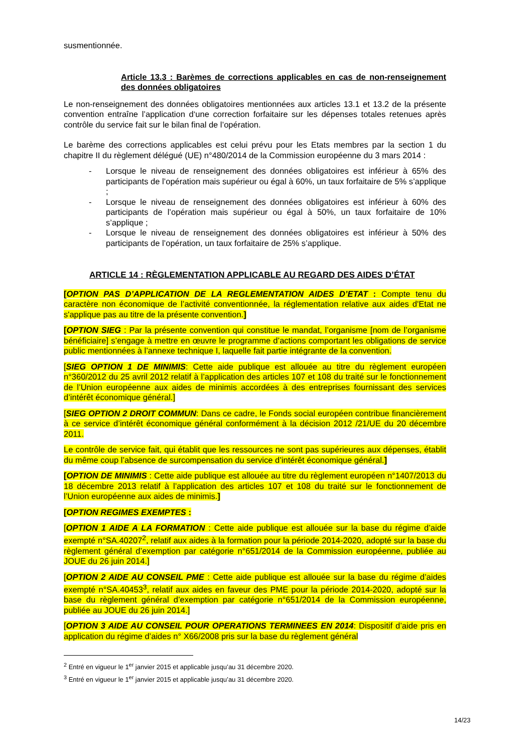susmentionnée.
Article 13.3 : Barèmes de corrections applicables en cas de non-renseignement des données obligatoires
Le non-renseignement des données obligatoires mentionnées aux articles 13.1 et 13.2 de la présente convention entraîne l’application d‘une correction forfaitaire sur les dépenses totales retenues après contrôle du service fait sur le bilan final de l’opération.
Le barème des corrections applicables est celui prévu pour les Etats membres par la section 1 du chapitre II du règlement délégué (UE) n°480/2014 de la Commission européenne du 3 mars 2014 :
- Lorsque le niveau de renseignement des données obligatoires est inférieur à 65% des participants de l’opération mais supérieur ou égal à 60%, un taux forfaitaire de 5% s’applique ;
- Lorsque le niveau de renseignement des données obligatoires est inférieur à 60% des participants de l’opération mais supérieur ou égal à 50%, un taux forfaitaire de 10% s’applique ;
- Lorsque le niveau de renseignement des données obligatoires est inférieur à 50% des participants de l’opération, un taux forfaitaire de 25% s’applique.
ARTICLE 14 : RÈGLEMENTATION APPLICABLE AU REGARD DES AIDES D’ÉTAT
[OPTION PAS D’APPLICATION DE LA REGLEMENTATION AIDES D’ETAT : Compte tenu du caractère non économique de l’activité conventionnée, la réglementation relative aux aides d'Etat ne s'applique pas au titre de la présente convention.]
[OPTION SIEG : Par la présente convention qui constitue le mandat, l’organisme [nom de l’organisme bénéficiaire] s’engage à mettre en œuvre le programme d’actions comportant les obligations de service public mentionnées à l’annexe technique I, laquelle fait partie intégrante de la convention.
[SIEG OPTION 1 DE MINIMIS: Cette aide publique est allouée au titre du règlement européen n°360/2012 du 25 avril 2012 relatif à l’application des articles 107 et 108 du traité sur le fonctionnement de l’Union européenne aux aides de minimis accordées à des entreprises fournissant des services d’intérêt économique général.]
[SIEG OPTION 2 DROIT COMMUN: Dans ce cadre, le Fonds social européen contribue financièrement à ce service d’intérêt économique général conformément à la décision 2012 /21/UE du 20 décembre 2011.
Le contrôle de service fait, qui établit que les ressources ne sont pas supérieures aux dépenses, établit du même coup l’absence de surcompensation du service d’intérêt économique général.]
[OPTION DE MINIMIS : Cette aide publique est allouée au titre du règlement européen n°1407/2013 du 18 décembre 2013 relatif à l’application des articles 107 et 108 du traité sur le fonctionnement de l’Union européenne aux aides de minimis.]
[OPTION REGIMES EXEMPTES :
[OPTION 1 AIDE A LA FORMATION : Cette aide publique est allouée sur la base du régime d’aide exempté n°SA.40207<sup>2</sup>, relatif aux aides à la formation pour la période 2014-2020, adopté sur la base du règlement général d’exemption par catégorie n°651/2014 de la Commission européenne, publiée au JOUE du 26 juin 2014.]
[OPTION 2 AIDE AU CONSEIL PME : Cette aide publique est allouée sur la base du régime d’aides exempté n°SA.40453<sup>3</sup>, relatif aux aides en faveur des PME pour la période 2014-2020, adopté sur la base du règlement général d’exemption par catégorie n°651/2014 de la Commission européenne, publiée au JOUE du 26 juin 2014.]
[OPTION 3 AIDE AU CONSEIL POUR OPERATIONS TERMINEES EN 2014: Dispositif d’aide pris en application du régime d’aides n° X66/2008 pris sur la base du règlement général
<sup>2</sup> Entré en vigueur le 1<sup>er</sup> janvier 2015 et applicable jusqu’au 31 décembre 2020.
<sup>3</sup> Entré en vigueur le 1<sup>er</sup> janvier 2015 et applicable jusqu’au 31 décembre 2020.
14/23